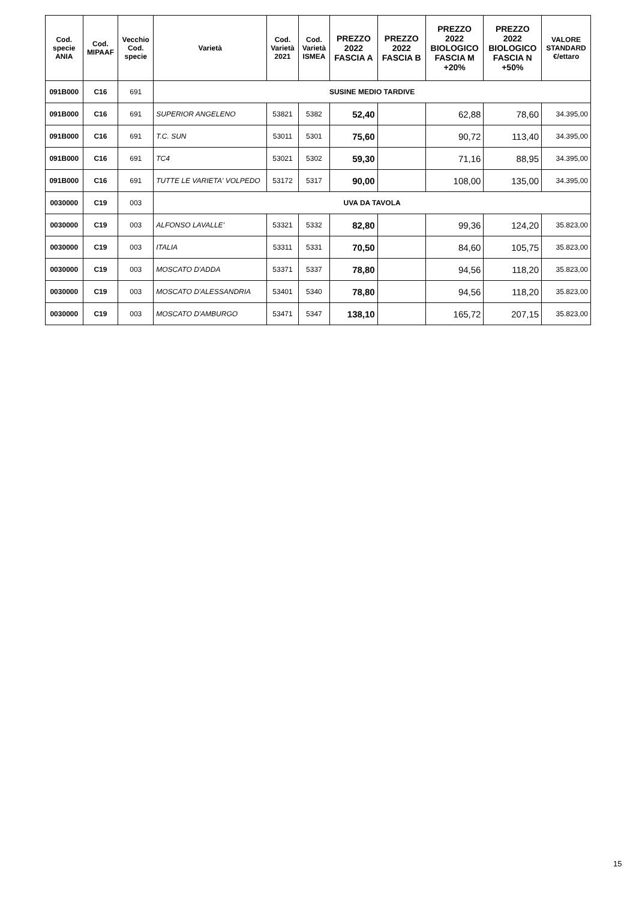| Cod. specie ANIA | Cod. MIPAAF | Vecchio Cod. specie | Varietà | Cod. Varietà 2021 | Cod. Varietà ISMEA | PREZZO 2022 FASCIA A | PREZZO 2022 FASCIA B | PREZZO 2022 BIOLOGICO FASCIA M +20% | PREZZO 2022 BIOLOGICO FASCIA N +50% | VALORE STANDARD €/ettaro |
| --- | --- | --- | --- | --- | --- | --- | --- | --- | --- | --- |
| 091B000 | C16 | 691 | SUSINE MEDIO TARDIVE | | | | | | | |
| 091B000 | C16 | 691 | SUPERIOR ANGELENO | 53821 | 5382 | 52,40 | | 62,88 | 78,60 | 34.395,00 |
| 091B000 | C16 | 691 | T.C. SUN | 53011 | 5301 | 75,60 | | 90,72 | 113,40 | 34.395,00 |
| 091B000 | C16 | 691 | TC4 | 53021 | 5302 | 59,30 | | 71,16 | 88,95 | 34.395,00 |
| 091B000 | C16 | 691 | TUTTE LE VARIETA' VOLPEDO | 53172 | 5317 | 90,00 | | 108,00 | 135,00 | 34.395,00 |
| 0030000 | C19 | 003 | UVA DA TAVOLA | | | | | | | |
| 0030000 | C19 | 003 | ALFONSO LAVALLE' | 53321 | 5332 | 82,80 | | 99,36 | 124,20 | 35.823,00 |
| 0030000 | C19 | 003 | ITALIA | 53311 | 5331 | 70,50 | | 84,60 | 105,75 | 35.823,00 |
| 0030000 | C19 | 003 | MOSCATO D'ADDA | 53371 | 5337 | 78,80 | | 94,56 | 118,20 | 35.823,00 |
| 0030000 | C19 | 003 | MOSCATO D'ALESSANDRIA | 53401 | 5340 | 78,80 | | 94,56 | 118,20 | 35.823,00 |
| 0030000 | C19 | 003 | MOSCATO D'AMBURGO | 53471 | 5347 | 138,10 | | 165,72 | 207,15 | 35.823,00 |
15